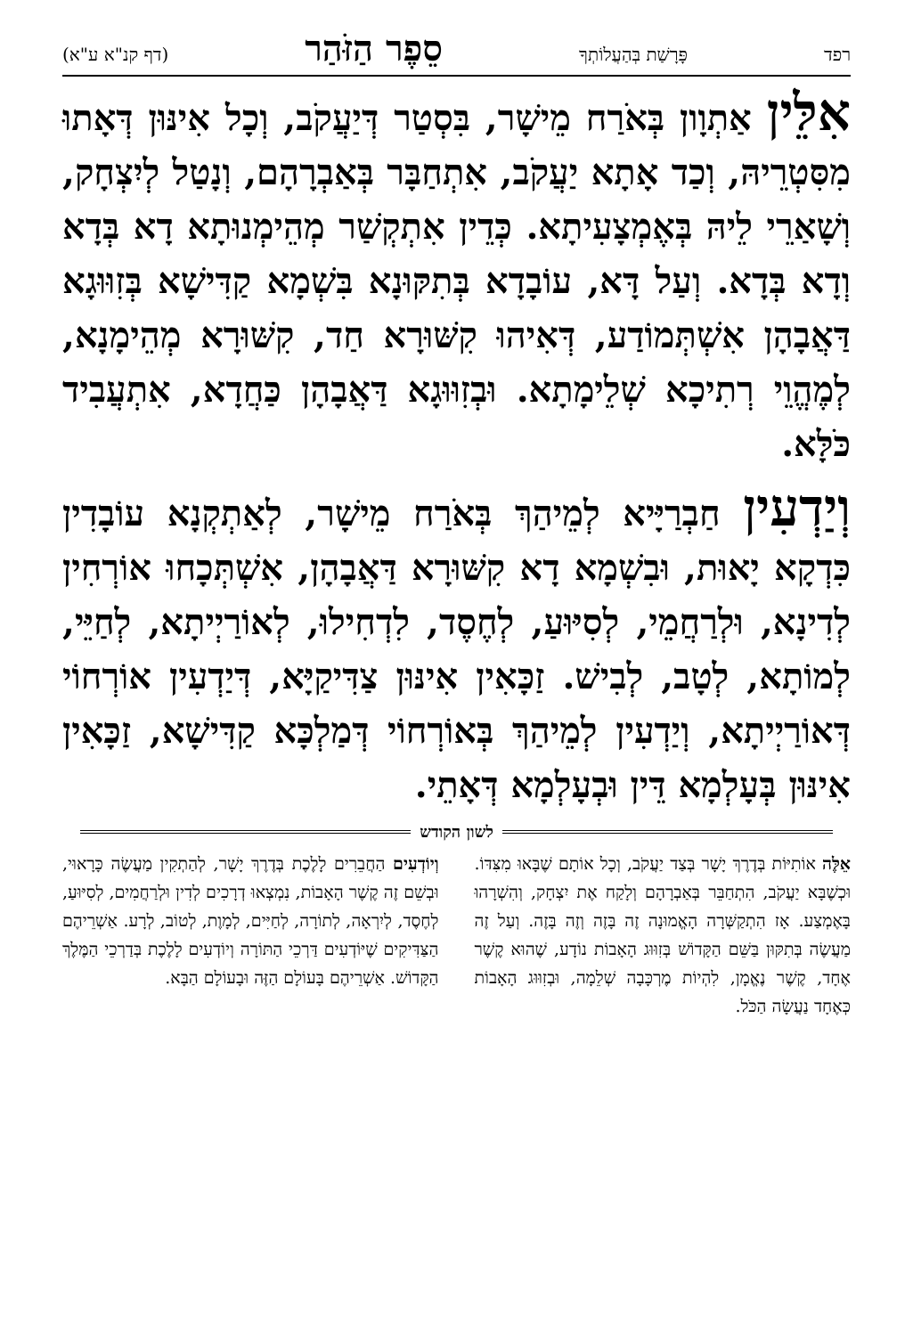רפד פָּרָשַׁת בְּהַעֲלוֹתְךָ סֵפֶר הַזֹּהַר (דף קנ"א ע"א)
אִלֵּין אַתְוָון בְּאֹרַח מֵישָׁר, בִּסְטַר דְּיַעֲקֹב, וְכָל אִינּוּן דְּאָתוּ מִסִּטְרֵיהּ, וְכַד אָתָא יַעֲקֹב, אִתְחַבָּר בְּאַבְרָהָם, וְנָטַל לְיִצְחָק, וְשָׁאַרֵי לֵיהּ בְּאֶמְצָעִיתָא. כְּדֵין אִתְקְשַׁר מְהֵימְנוּתָא דָא בְּדָא וְדָא בְּדָא. וְעַל דָּא, עוֹבָדָא בְּתִקּוּנָא בִּשְׁמָא קַדִּישָׁא בְּזִוּוּגָא דַּאֲבָהָן אִשְׁתְּמוֹדַע, דְּאִיהוּ קִשּׁוּרָא חַד, קִשּׁוּרָא מְהֵימָנָא, לְמֶהֱוֵי רְתִיכָא שְׁלֵימָתָא. וּבְזִוּוּגָא דַּאֲבָהָן כַּחֲדָא, אִתְעֲבִיד כֹּלָּא.
וְיַדְעִין חַבְרַיָּיא לְמֵיהַךְ בְּאֹרַח מֵישָׁר, לְאַתְקְנָא עוֹבָדִין כִּדְקָא יָאוּת, וּבִשְׁמָא דָא קִשּׁוּרָא דַּאֲבָהָן, אִשְׁתְּכָחוּ אוֹרְחִין לְדִינָא, וּלְרַחֲמֵי, לְסִיּוּעַ, לְחֶסֶד, לִדְחִילוּ, לְאוֹרַיְיתָא, לְחַיֵּי, לְמוֹתָא, לְטָב, לְבִישׁ. זַכָּאִין אִינּוּן צַדִּיקַיָּא, דְּיַדְעִין אוֹרְחוֹי דְּאוֹרַיְיתָא, וְיַדְעִין לְמֵיהַךְ בְּאוֹרְחוֹי דְּמַלְכָּא קַדִּישָׁא, זַכָּאִין אִינּוּן בְּעָלְמָא דֵּין וּבְעָלְמָא דְּאָתֵי.
לשון הקודש
אֵלֶּה אוֹתִיּוֹת בְּדֶרֶךְ יָשָׁר בְּצַד יַעֲקֹב, וְכָל אוֹתָם שֶׁבָּאוּ מִצִּדּוֹ. וּכְשֶׁבָּא יַעֲקֹב, הִתְחַבֵּר בְּאַבְרָהָם וְלָקַח אֶת יִצְחָק, וְהִשְׁרָהוּ בָּאֶמְצַע. אָז הִתְקַשְּׁרָה הָאֱמוּנָה זֶה בָּזֶה וְזֶה בָּזֶה. וְעַל זֶה מַעֲשֶׂה בְּתִקּוּן בַּשֵּׁם הַקָּדוֹשׁ בְּזִוּוּג הָאָבוֹת נוֹדָע, שֶׁהוּא קֶשֶׁר אֶחָד, קֶשֶׁר נֶאֱמָן, לִהְיוֹת מֶרְכָּבָה שְׁלֵמָה, וּבְזִוּוּג הָאָבוֹת כְּאֶחָד נַעֲשָׂה הַכֹּל.
וְיוֹדְעִים הַחֲבֵרִים לָלֶכֶת בְּדֶרֶךְ יָשָׁר, לְהַתְקִין מַעֲשֶׂה כָּרָאוּי, וּבְשֵׁם זֶה קֶשֶׁר הָאָבוֹת, נִמְצְאוּ דְרָכִים לְדִין וּלְרַחֲמִים, לְסִיּוּעַ, לְחֶסֶד, לְיִרְאָה, לְתוֹרָה, לְחַיִּים, לְמָוֶת, לְטוֹב, לְרָע. אַשְׁרֵיהֶם הַצַּדִּיקִים שֶׁיּוֹדְעִים דַּרְכֵי הַתּוֹרָה וְיוֹדְעִים לָלֶכֶת בְּדַרְכֵי הַמֶּלֶךְ הַקָּדוֹשׁ. אַשְׁרֵיהֶם בָּעוֹלָם הַזֶּה וּבָעוֹלָם הַבָּא.